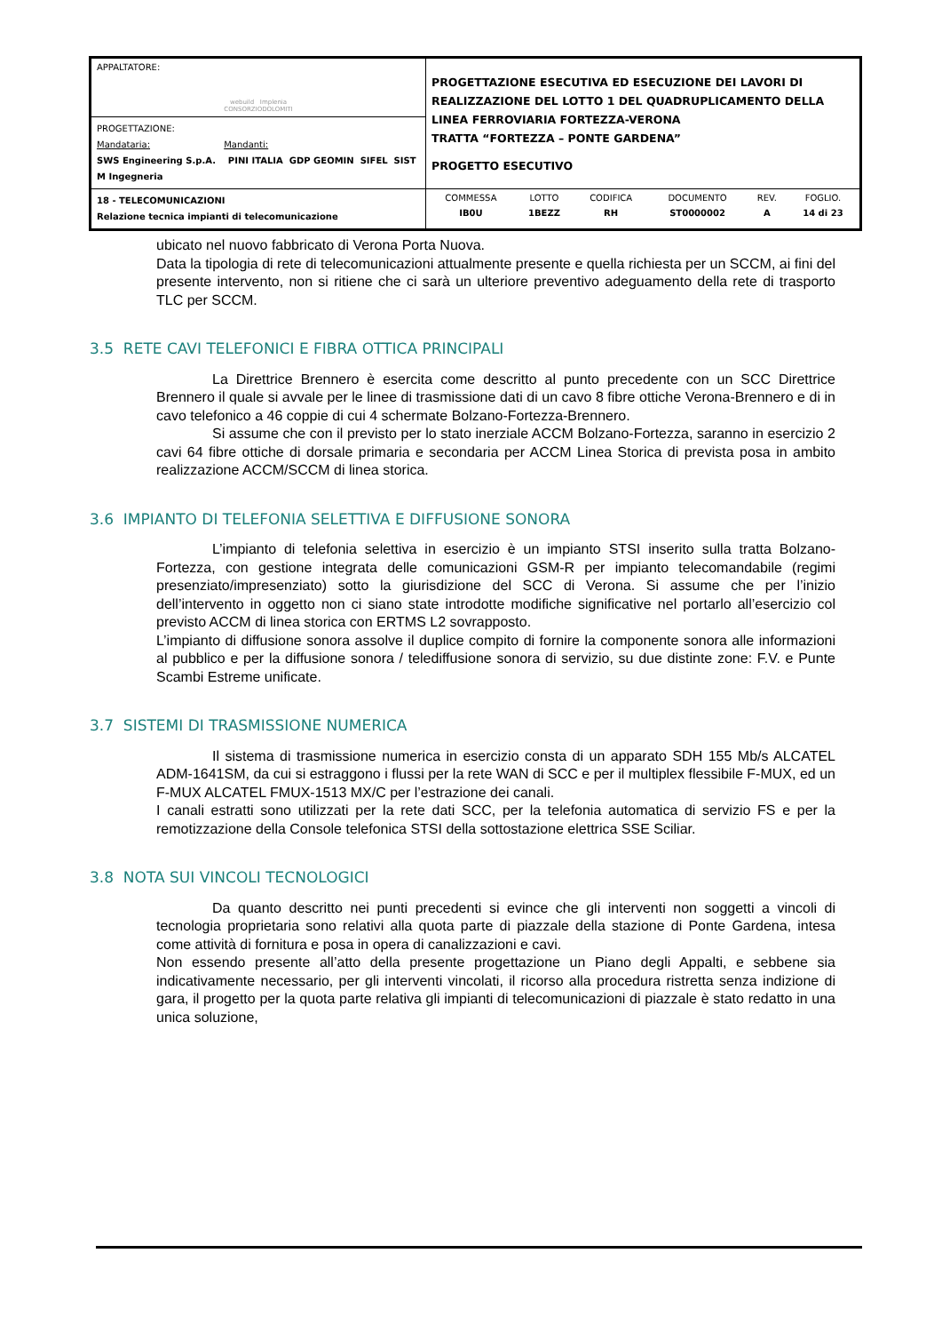| APPALTATORE: webuild Implenia CONSORZIODOLOMITI | PROGETTAZIONE ESECUTIVA ED ESECUZIONE DEI LAVORI DI REALIZZAZIONE DEL LOTTO 1 DEL QUADRUPLICAMENTO DELLA LINEA FERROVIARIA FORTEZZA-VERONA TRATTA “FORTEZZA – PONTE GARDENA” PROGETTO ESECUTIVO |
| PROGETTAZIONE: Mandataria: Mandanti: SWS Engineering S.p.A. PINI ITALIA GDP GEOMIN SIFEL SIST M Ingegneria | |
| 18 - TELECOMUNICAZIONI Relazione tecnica impianti di telecomunicazione | / COMMESSA / LOTTO / CODIFICA / DOCUMENTO / REV. / FOGLIO. / / IB0U / 1BEZZ / RH / ST0000002 / A / 14 di 23 / |
ubicato nel nuovo fabbricato di Verona Porta Nuova.
Data la tipologia di rete di telecomunicazioni attualmente presente e quella richiesta per un SCCM, ai fini del presente intervento, non si ritiene che ci sarà un ulteriore preventivo adeguamento della rete di trasporto TLC per SCCM.
3.5 RETE CAVI TELEFONICI E FIBRA OTTICA PRINCIPALI
La Direttrice Brennero è esercita come descritto al punto precedente con un SCC Direttrice Brennero il quale si avvale per le linee di trasmissione dati di un cavo 8 fibre ottiche Verona-Brennero e di in cavo telefonico a 46 coppie di cui 4 schermate Bolzano-Fortezza-Brennero.
Si assume che con il previsto per lo stato inerziale ACCM Bolzano-Fortezza, saranno in esercizio 2 cavi 64 fibre ottiche di dorsale primaria e secondaria per ACCM Linea Storica di prevista posa in ambito realizzazione ACCM/SCCM di linea storica.
3.6 IMPIANTO DI TELEFONIA SELETTIVA E DIFFUSIONE SONORA
L’impianto di telefonia selettiva in esercizio è un impianto STSI inserito sulla tratta Bolzano-Fortezza, con gestione integrata delle comunicazioni GSM-R per impianto telecomandabile (regimi presenziato/impresenziato) sotto la giurisdizione del SCC di Verona. Si assume che per l’inizio dell’intervento in oggetto non ci siano state introdotte modifiche significative nel portarlo all’esercizio col previsto ACCM di linea storica con ERTMS L2 sovrapposto.
L’impianto di diffusione sonora assolve il duplice compito di fornire la componente sonora alle informazioni al pubblico e per la diffusione sonora / telediffusione sonora di servizio, su due distinte zone: F.V. e Punte Scambi Estreme unificate.
3.7 SISTEMI DI TRASMISSIONE NUMERICA
Il sistema di trasmissione numerica in esercizio consta di un apparato SDH 155 Mb/s ALCATEL ADM-1641SM, da cui si estraggono i flussi per la rete WAN di SCC e per il multiplex flessibile F-MUX, ed un F-MUX ALCATEL FMUX-1513 MX/C per l’estrazione dei canali.
I canali estratti sono utilizzati per la rete dati SCC, per la telefonia automatica di servizio FS e per la remotizzazione della Console telefonica STSI della sottostazione elettrica SSE Sciliar.
3.8 NOTA SUI VINCOLI TECNOLOGICI
Da quanto descritto nei punti precedenti si evince che gli interventi non soggetti a vincoli di tecnologia proprietaria sono relativi alla quota parte di piazzale della stazione di Ponte Gardena, intesa come attività di fornitura e posa in opera di canalizzazioni e cavi.
Non essendo presente all’atto della presente progettazione un Piano degli Appalti, e sebbene sia indicativamente necessario, per gli interventi vincolati, il ricorso alla procedura ristretta senza indizione di gara, il progetto per la quota parte relativa gli impianti di telecomunicazioni di piazzale è stato redatto in una unica soluzione,